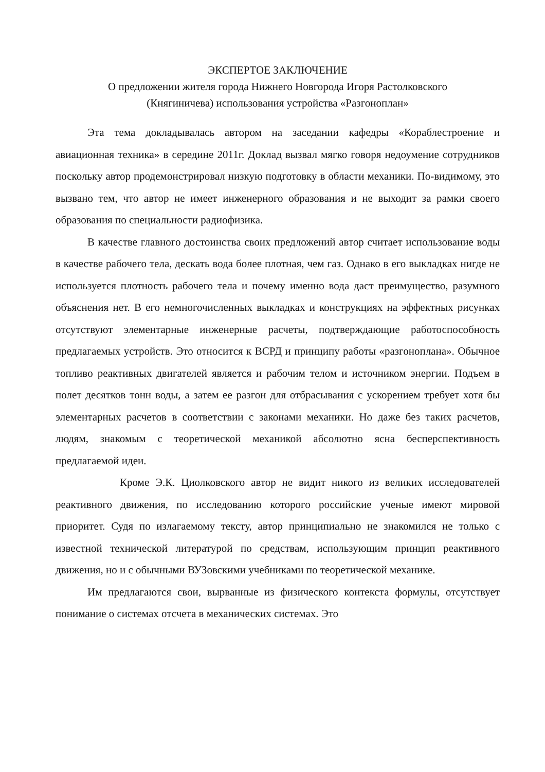ЭКСПЕРТОЕ ЗАКЛЮЧЕНИЕ
О предложении жителя города Нижнего Новгорода Игоря Растолковского
(Княгиничева) использования устройства «Разгоноплан»
Эта тема докладывалась автором на заседании кафедры «Кораблестроение и авиационная техника» в середине 2011г. Доклад вызвал мягко говоря недоумение сотрудников поскольку автор продемонстрировал низкую подготовку в области механики. По-видимому, это вызвано тем, что автор не имеет инженерного образования и не выходит за рамки своего образования по специальности радиофизика.
В качестве главного достоинства своих предложений автор считает использование воды в качестве рабочего тела, дескать вода более плотная, чем газ. Однако в его выкладках нигде не используется плотность рабочего тела и почему именно вода даст преимущество, разумного объяснения нет. В его немногочисленных выкладках и конструкциях на эффектных рисунках отсутствуют элементарные инженерные расчеты, подтверждающие работоспособность предлагаемых устройств. Это относится к ВСРД и принципу работы «разгоноплана». Обычное топливо реактивных двигателей является и рабочим телом и источником энергии. Подъем в полет десятков тонн воды, а затем ее разгон для отбрасывания с ускорением требует хотя бы элементарных расчетов в соответствии с законами механики. Но даже без таких расчетов, людям, знакомым с теоретической механикой абсолютно ясна бесперспективность предлагаемой идеи.
Кроме Э.К. Циолковского автор не видит никого из великих исследователей реактивного движения, по исследованию которого российские ученые имеют мировой приоритет. Судя по излагаемому тексту, автор принципиально не знакомился не только с известной технической литературой по средствам, использующим принцип реактивного движения, но и с обычными ВУЗовскими учебниками по теоретической механике.
Им предлагаются свои, вырванные из физического контекста формулы, отсутствует понимание о системах отсчета в механических системах. Это